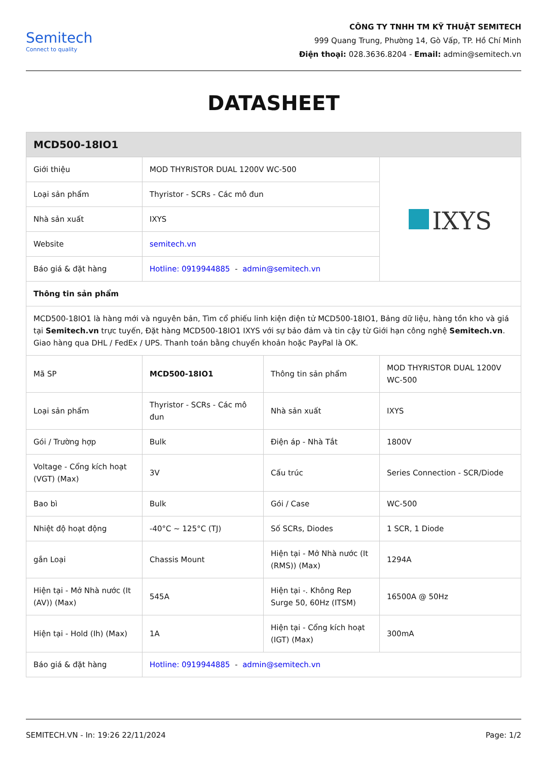Semitech
Connect to quality
CÔNG TY TNHH TM KỸ THUẬT SEMITECH
999 Quang Trung, Phường 14, Gò Vấp, TP. Hồ Chí Minh
Điện thoại: 028.3636.8204 - Email: admin@semitech.vn
DATASHEET
| MCD500-18IO1 | | | |
| --- | --- | --- | --- |
| Giới thiệu | MOD THYRISTOR DUAL 1200V WC-500 | | IXYS |
| Loại sản phẩm | Thyristor - SCRs - Các mô đun | | |
| Nhà sản xuất | IXYS | | |
| Website | semitech.vn | | |
| Báo giá & đặt hàng | Hotline: 0919944885 - admin@semitech.vn | | |
| Thông tin sản phẩm | | | |
| MCD500-18IO1 là hàng mới và nguyên bản, Tìm cổ phiếu linh kiện điện tử MCD500-18IO1, Bảng dữ liệu, hàng tồn kho và giá tại Semitech.vn trực tuyến, Đặt hàng MCD500-18IO1 IXYS với sự bảo đảm và tin cậy từ Giới hạn công nghệ Semitech.vn . Giao hàng qua DHL / FedEx / UPS. Thanh toán bằng chuyển khoản hoặc PayPal là OK. | | | |
| Mã SP | MCD500-18IO1 | Thông tin sản phẩm | MOD THYRISTOR DUAL 1200V WC-500 |
| Loại sản phẩm | Thyristor - SCRs - Các mô đun | Nhà sản xuất | IXYS |
| Gói / Trường hợp | Bulk | Điện áp - Nhà Tắt | 1800V |
| Voltage - Cổng kích hoạt (VGT) (Max) | 3V | Cấu trúc | Series Connection - SCR/Diode |
| Bao bì | Bulk | Gói / Case | WC-500 |
| Nhiệt độ hoạt động | -40°C ~ 125°C (TJ) | Số SCRs, Diodes | 1 SCR, 1 Diode |
| gắn Loại | Chassis Mount | Hiện tại - Mở Nhà nước (It (RMS)) (Max) | 1294A |
| Hiện tại - Mở Nhà nước (It (AV)) (Max) | 545A | Hiện tại -. Không Rep Surge 50, 60Hz (ITSM) | 16500A @ 50Hz |
| Hiện tại - Hold (Ih) (Max) | 1A | Hiện tại - Cổng kích hoạt (IGT) (Max) | 300mA |
| Báo giá & đặt hàng | Hotline: 0919944885 - admin@semitech.vn | | |
SEMITECH.VN - In: 19:26 22/11/2024 Page: 1/2